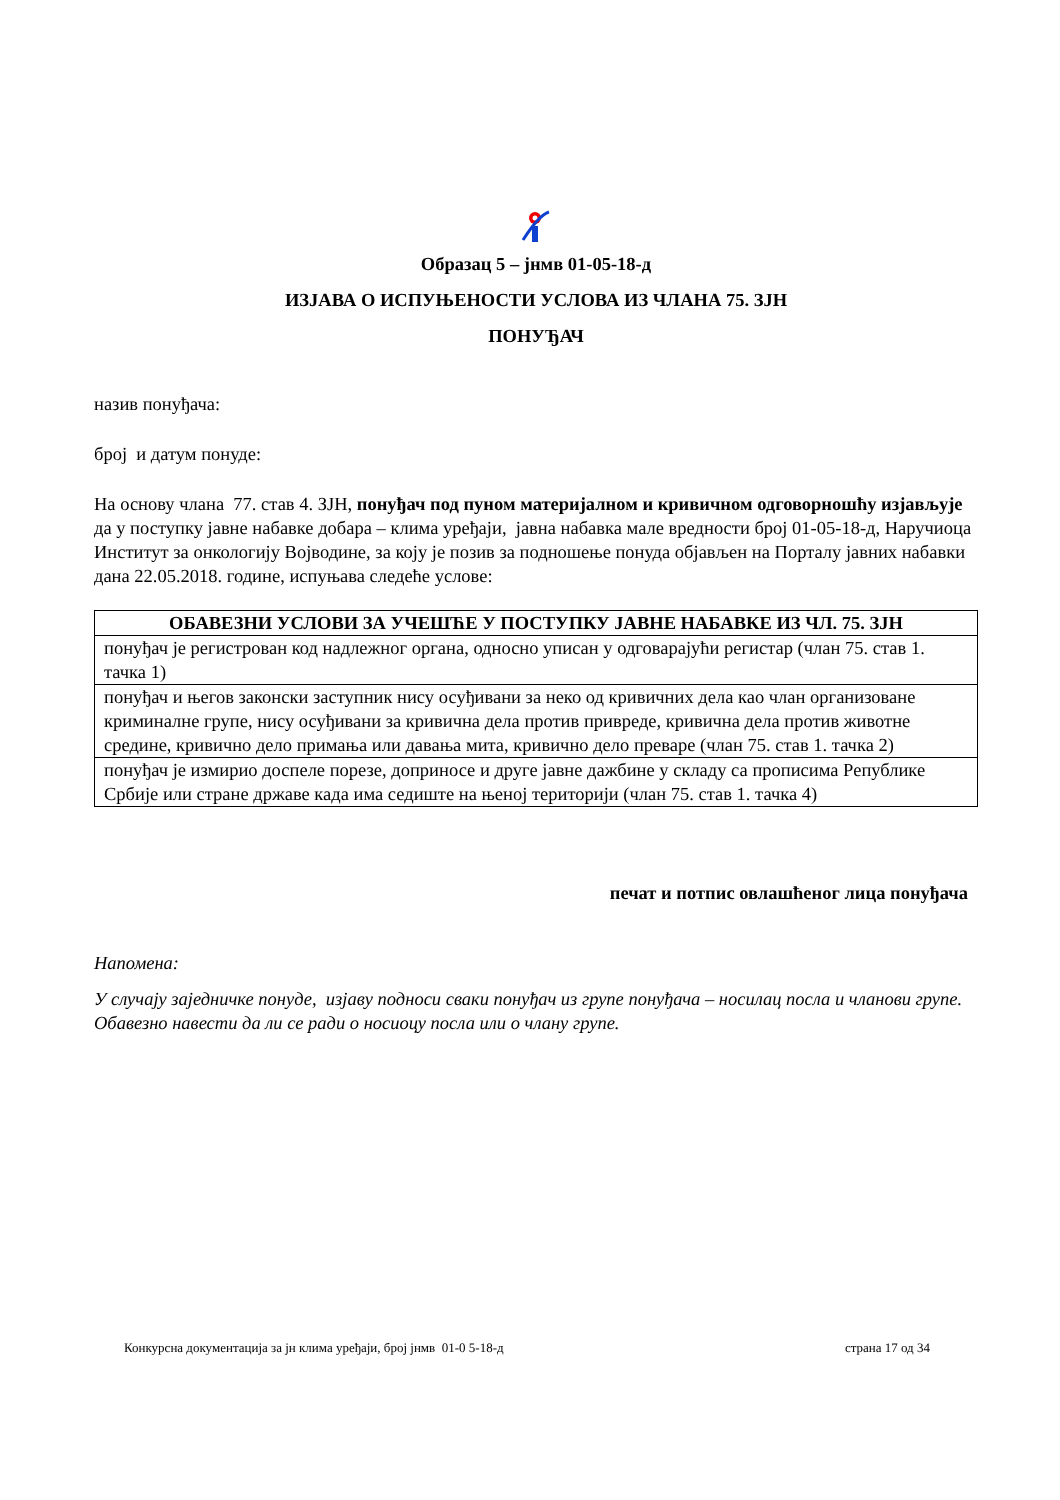Образац 5 – јнмв 01-05-18-д
ИЗЈАВА О ИСПУЊЕНОСТИ УСЛОВА ИЗ ЧЛАНА 75. ЗЈН
ПОНУЂАЧ
назив понуђача:
број и датум понуде:
На основу члана 77. став 4. ЗЈН, понуђач под пуном материјалном и кривичном одговорношћу изјављује да у поступку јавне набавке добара – клима уређаји, јавна набавка мале вредности број 01-05-18-д, Наручиоца Институт за онкологију Војводине, за коју је позив за подношење понуда објављен на Порталу јавних набавки дана 22.05.2018. године, испуњава следеће услове:
| ОБАВЕЗНИ УСЛОВИ ЗА УЧЕШЋЕ У ПОСТУПКУ ЈАВНЕ НАБАВКЕ ИЗ ЧЛ. 75. ЗЈН |
| --- |
| понуђач је регистрован код надлежног органа, односно уписан у одговарајући регистар (члан 75. став 1. тачка 1) |
| понуђач и његов законски заступник нису осуђивани за неко од кривичних дела као члан организоване криминалне групе, нису осуђивани за кривична дела против привреде, кривична дела против животне средине, кривично дело примања или давања мита, кривично дело преваре (члан 75. став 1. тачка 2) |
| понуђач је измирио доспеле порезе, доприносе и друге јавне дажбине у складу са прописима Републике Србије или стране државе када има седиште на њеној територији (члан 75. став 1. тачка 4) |
печат и потпис овлашћеног лица понуђача
Напомена:
У случају заједничке понуде, изјаву подноси сваки понуђач из групе понуђача – носилац посла и чланови групе. Обавезно навести да ли се ради о носиоцу посла или о члану групе.
Конкурсна документација за јн клима уређаји, број јнмв 01-0 5-18-д страна 17 од 34